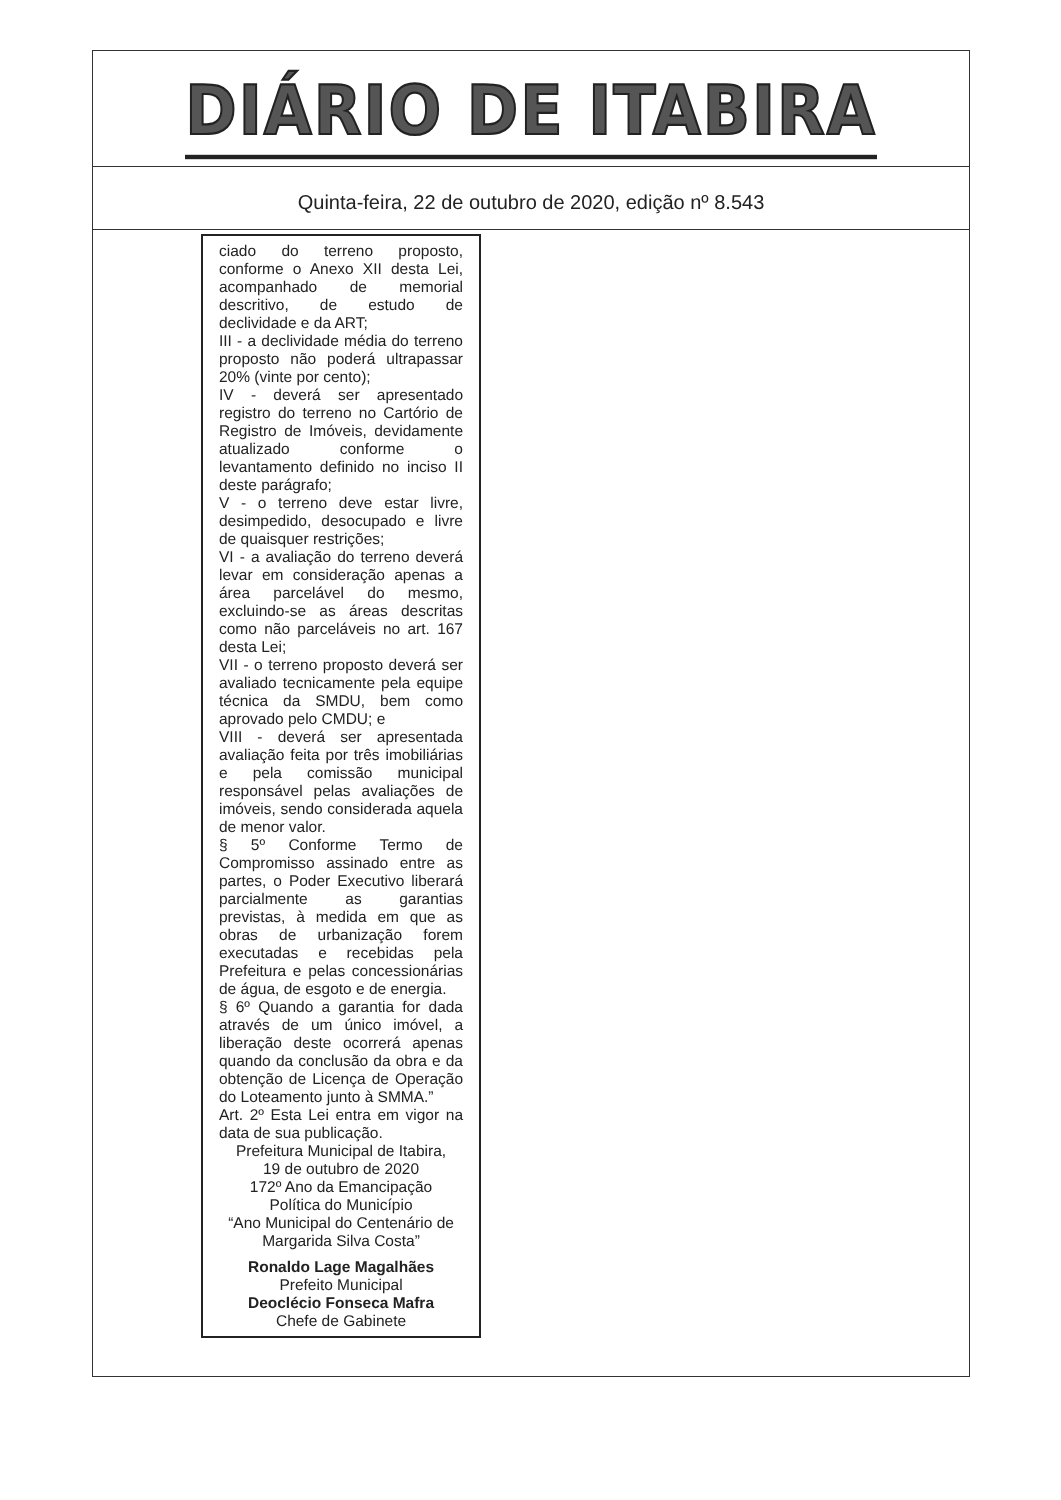DIÁRIO DE ITABIRA
Quinta-feira, 22 de outubro de 2020, edição nº 8.543
ciado do terreno proposto, conforme o Anexo XII desta Lei, acompanhado de memorial descritivo, de estudo de declividade e da ART;
III - a declividade média do terreno proposto não poderá ultrapassar 20% (vinte por cento);
IV - deverá ser apresentado registro do terreno no Cartório de Registro de Imóveis, devidamente atualizado conforme o levantamento definido no inciso II deste parágrafo;
V - o terreno deve estar livre, desimpedido, desocupado e livre de quaisquer restrições;
VI - a avaliação do terreno deverá levar em consideração apenas a área parcelável do mesmo, excluindo-se as áreas descritas como não parceláveis no art. 167 desta Lei;
VII - o terreno proposto deverá ser avaliado tecnicamente pela equipe técnica da SMDU, bem como aprovado pelo CMDU; e
VIII - deverá ser apresentada avaliação feita por três imobiliárias e pela comissão municipal responsável pelas avaliações de imóveis, sendo considerada aquela de menor valor.
§ 5º Conforme Termo de Compromisso assinado entre as partes, o Poder Executivo liberará parcialmente as garantias previstas, à medida em que as obras de urbanização forem executadas e recebidas pela Prefeitura e pelas concessionárias de água, de esgoto e de energia.
§ 6º Quando a garantia for dada através de um único imóvel, a liberação deste ocorrerá apenas quando da conclusão da obra e da obtenção de Licença de Operação do Loteamento junto à SMMA.”
Art. 2º Esta Lei entra em vigor na data de sua publicação.
Prefeitura Municipal de Itabira,
19 de outubro de 2020
172º Ano da Emancipação
Política do Município
“Ano Municipal do Centenário de
Margarida Silva Costa”
Ronaldo Lage Magalhães
Prefeito Municipal
Deoclécio Fonseca Mafra
Chefe de Gabinete